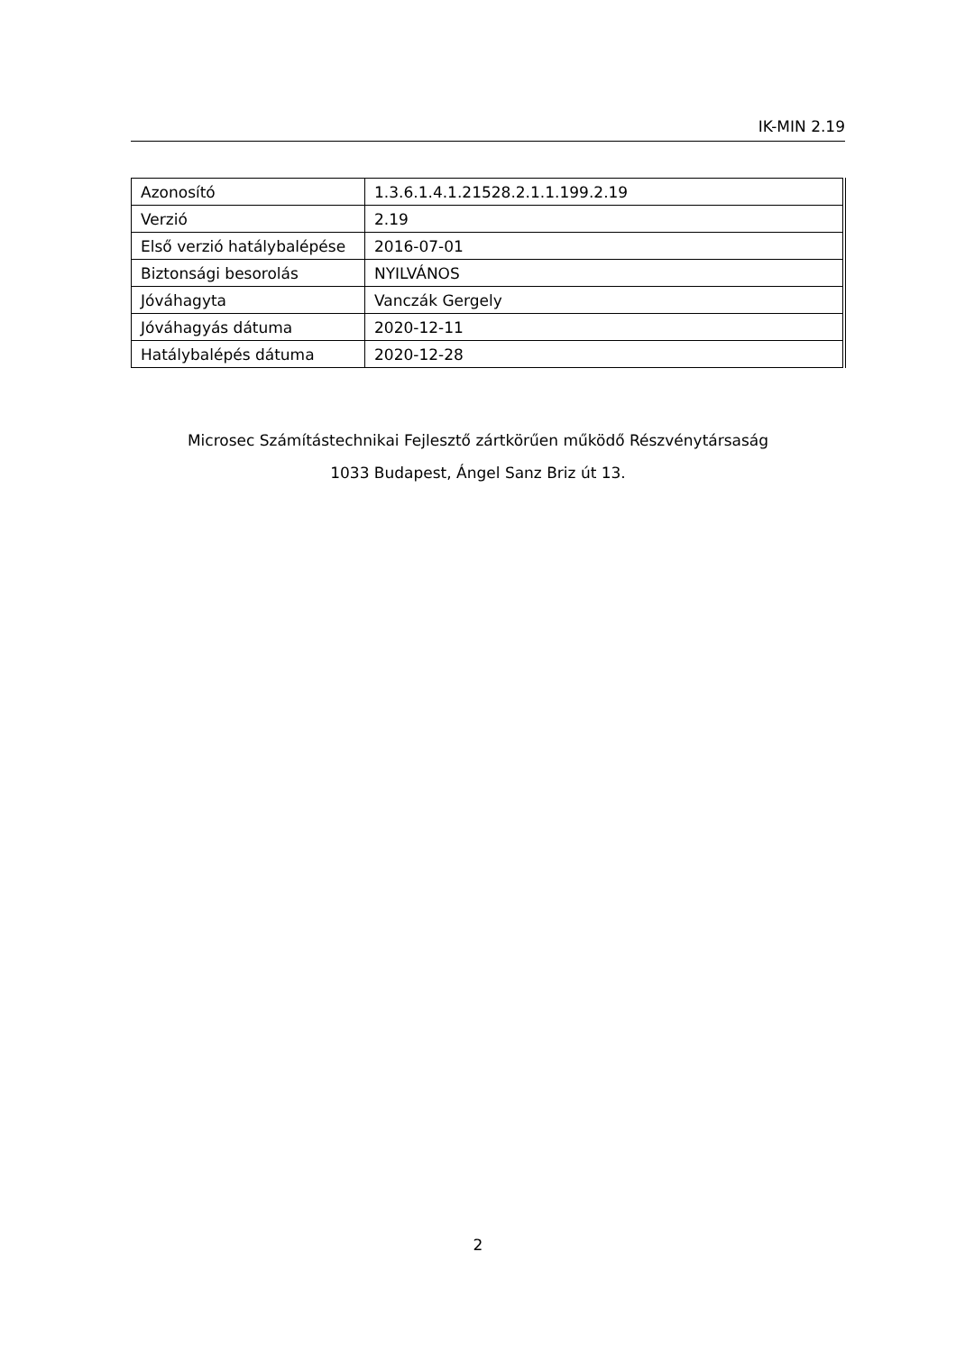IK-MIN 2.19
| Azonosító | 1.3.6.1.4.1.21528.2.1.1.199.2.19 |
| Verzió | 2.19 |
| Első verzió hatálybalépése | 2016-07-01 |
| Biztonsági besorolás | NYILVÁNOS |
| Jóváhagyta | Vanczák Gergely |
| Jóváhagyás dátuma | 2020-12-11 |
| Hatálybalépés dátuma | 2020-12-28 |
Microsec Számítástechnikai Fejlesztő zártkörűen működő Részvénytársaság
1033 Budapest, Ángel Sanz Briz út 13.
2